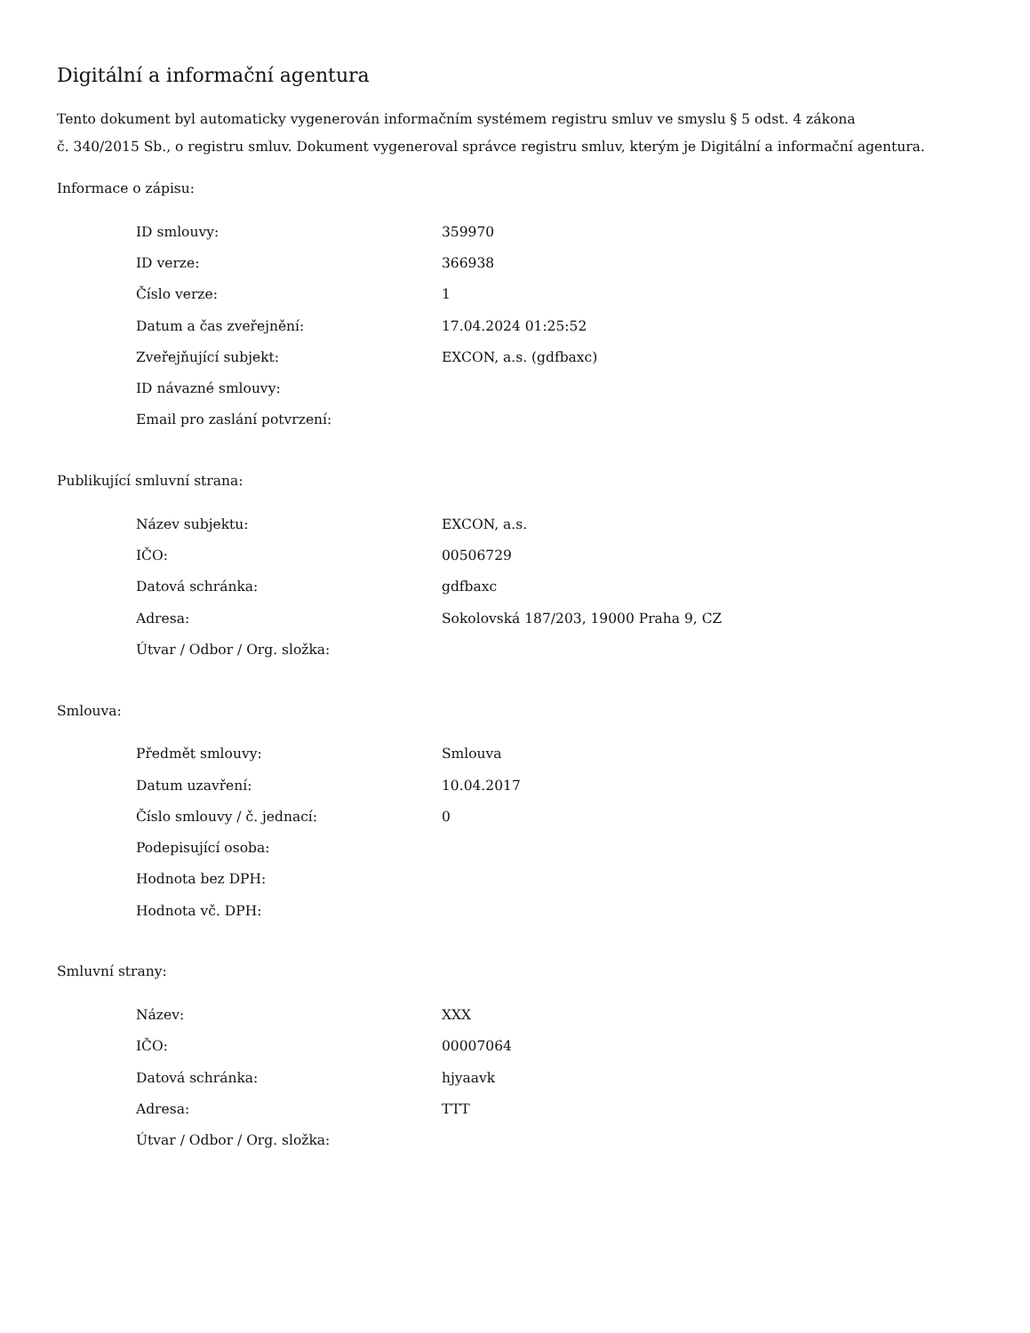Digitální a informační agentura
Tento dokument byl automaticky vygenerován informačním systémem registru smluv ve smyslu § 5 odst. 4 zákona
č. 340/2015 Sb., o registru smluv. Dokument vygeneroval správce registru smluv, kterým je Digitální a informační agentura.
Informace o zápisu:
| ID smlouvy: | 359970 |
| ID verze: | 366938 |
| Číslo verze: | 1 |
| Datum a čas zveřejnění: | 17.04.2024 01:25:52 |
| Zveřejňující subjekt: | EXCON, a.s. (gdfbaxc) |
| ID návazné smlouvy: | |
| Email pro zaslání potvrzení: | |
Publikující smluvní strana:
| Název subjektu: | EXCON, a.s. |
| IČO: | 00506729 |
| Datová schránka: | gdfbaxc |
| Adresa: | Sokolovská 187/203, 19000 Praha 9, CZ |
| Útvar / Odbor / Org. složka: | |
Smlouva:
| Předmět smlouvy: | Smlouva |
| Datum uzavření: | 10.04.2017 |
| Číslo smlouvy / č. jednací: | 0 |
| Podepisující osoba: | |
| Hodnota bez DPH: | |
| Hodnota vč. DPH: | |
Smluvní strany:
| Název: | XXX |
| IČO: | 00007064 |
| Datová schránka: | hjyaavk |
| Adresa: | TTT |
| Útvar / Odbor / Org. složka: | |